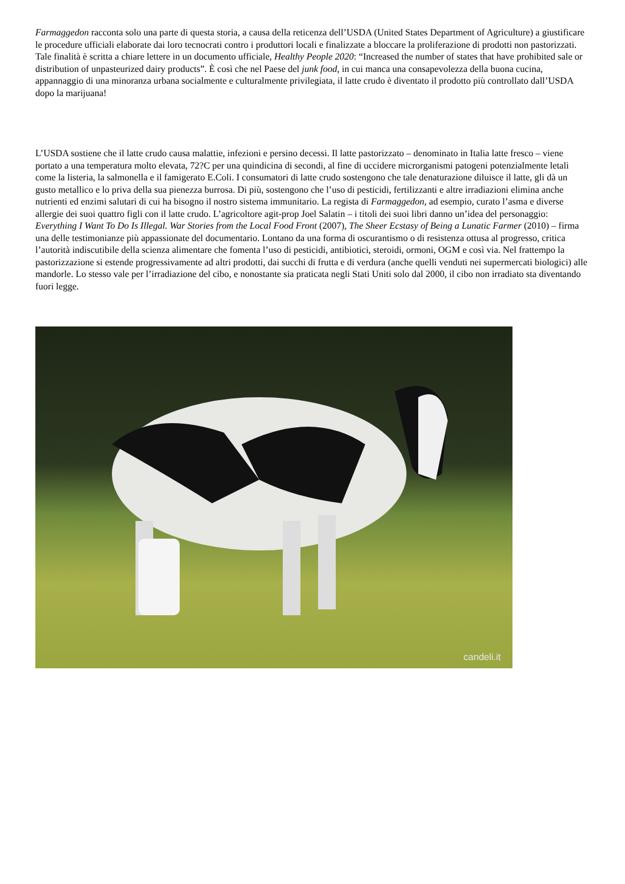Farmaggedon racconta solo una parte di questa storia, a causa della reticenza dell’USDA (United States Department of Agriculture) a giustificare le procedure ufficiali elaborate dai loro tecnocrati contro i produttori locali e finalizzate a bloccare la proliferazione di prodotti non pastorizzati. Tale finalità è scritta a chiare lettere in un documento ufficiale, Healthy People 2020: “Increased the number of states that have prohibited sale or distribution of unpasteurized dairy products”. È così che nel Paese del junk food, in cui manca una consapevolezza della buona cucina, appannaggio di una minoranza urbana socialmente e culturalmente privilegiata, il latte crudo è diventato il prodotto più controllato dall’USDA dopo la marijuana!
L’USDA sostiene che il latte crudo causa malattie, infezioni e persino decessi. Il latte pastorizzato – denominato in Italia latte fresco – viene portato a una temperatura molto elevata, 72?C per una quindicina di secondi, al fine di uccidere microrganismi patogeni potenzialmente letali come la listeria, la salmonella e il famigerato E.Coli. I consumatori di latte crudo sostengono che tale denaturazione diluisce il latte, gli dà un gusto metallico e lo priva della sua pienezza burrosa. Di più, sostengono che l’uso di pesticidi, fertilizzanti e altre irradiazioni elimina anche nutrienti ed enzimi salutari di cui ha bisogno il nostro sistema immunitario. La regista di Farmaggedon, ad esempio, curato l’asma e diverse allergie dei suoi quattro figli con il latte crudo. L’agricoltore agit-prop Joel Salatin – i titoli dei suoi libri danno un’idea del personaggio: Everything I Want To Do Is Illegal. War Stories from the Local Food Front (2007), The Sheer Ecstasy of Being a Lunatic Farmer (2010) – firma una delle testimonianze più appassionate del documentario. Lontano da una forma di oscurantismo o di resistenza ottusa al progresso, critica l’autorità indiscutibile della scienza alimentare che fomenta l’uso di pesticidi, antibiotici, steroidi, ormoni, OGM e così via. Nel frattempo la pastorizzazione si estende progressivamente ad altri prodotti, dai succhi di frutta e di verdura (anche quelli venduti nei supermercati biologici) alle mandorle. Lo stesso vale per l’irradiazione del cibo, e nonostante sia praticata negli Stati Uniti solo dal 2000, il cibo non irradiato sta diventando fuori legge.
candeli.it